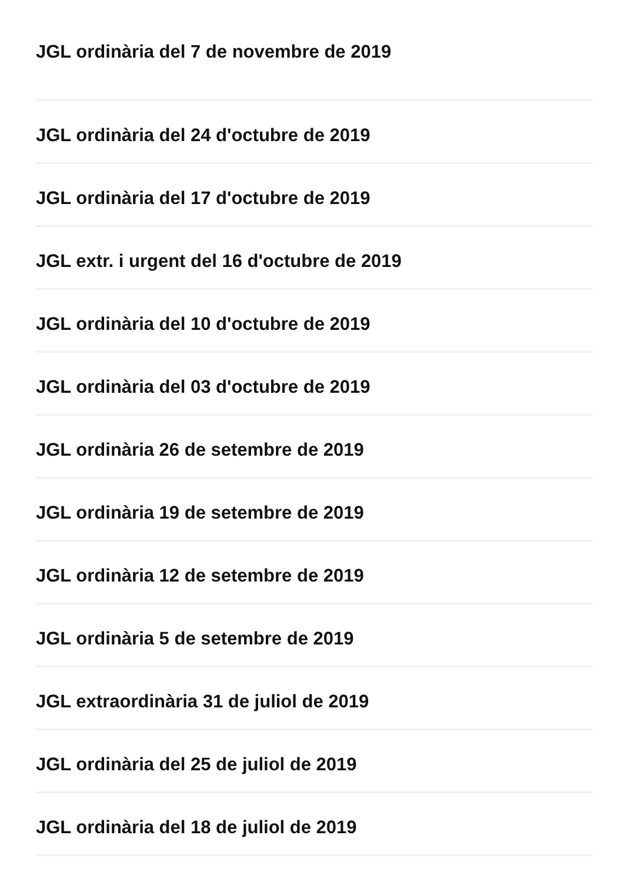JGL ordinària del 7 de novembre de 2019
JGL ordinària del 24 d'octubre de 2019
JGL ordinària del 17 d'octubre de 2019
JGL extr. i urgent del 16 d'octubre de 2019
JGL ordinària del 10 d'octubre de 2019
JGL ordinària del 03 d'octubre de 2019
JGL ordinària 26 de setembre de 2019
JGL ordinària 19 de setembre de 2019
JGL ordinària 12 de setembre de 2019
JGL ordinària 5 de setembre de 2019
JGL extraordinària 31 de juliol de 2019
JGL ordinària del 25 de juliol de 2019
JGL ordinària del 18 de juliol de 2019